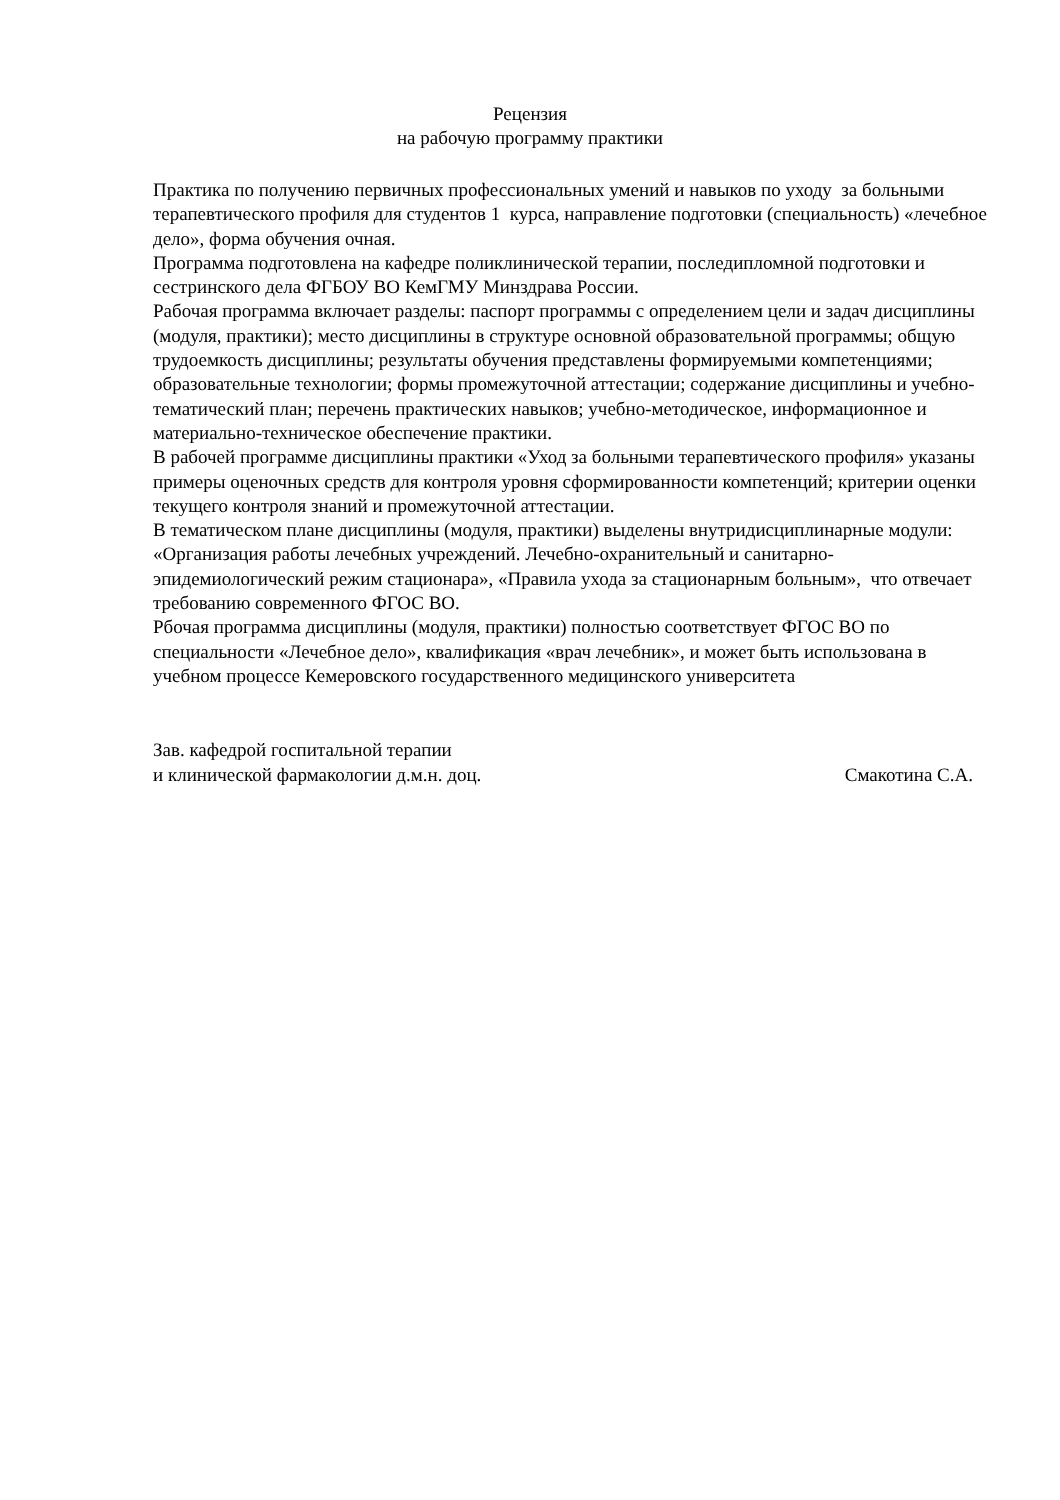Рецензия
на рабочую программу практики
Практика по получению первичных профессиональных умений и навыков по уходу за больными терапевтического профиля для студентов 1 курса, направление подготовки (специальность) «лечебное дело», форма обучения очная.
Программа подготовлена на кафедре поликлинической терапии, последипломной подготовки и сестринского дела ФГБОУ ВО КемГМУ Минздрава России.
Рабочая программа включает разделы: паспорт программы с определением цели и задач дисциплины (модуля, практики); место дисциплины в структуре основной образовательной программы; общую трудоемкость дисциплины; результаты обучения представлены формируемыми компетенциями; образовательные технологии; формы промежуточной аттестации; содержание дисциплины и учебно-тематический план; перечень практических навыков; учебно-методическое, информационное и материально-техническое обеспечение практики.
В рабочей программе дисциплины практики «Уход за больными терапевтического профиля» указаны примеры оценочных средств для контроля уровня сформированности компетенций; критерии оценки текущего контроля знаний и промежуточной аттестации.
В тематическом плане дисциплины (модуля, практики) выделены внутридисциплинарные модули: «Организация работы лечебных учреждений. Лечебно-охранительный и санитарно-эпидемиологический режим стационара», «Правила ухода за стационарным больным», что отвечает требованию современного ФГОС ВО.
Рбочая программа дисциплины (модуля, практики) полностью соответствует ФГОС ВО по специальности «Лечебное дело», квалификация «врач лечебник», и может быть использована в учебном процессе Кемеровского государственного медицинского университета
Зав. кафедрой госпитальной терапии
и клинической фармакологии д.м.н. доц.
Смакотина С.А.